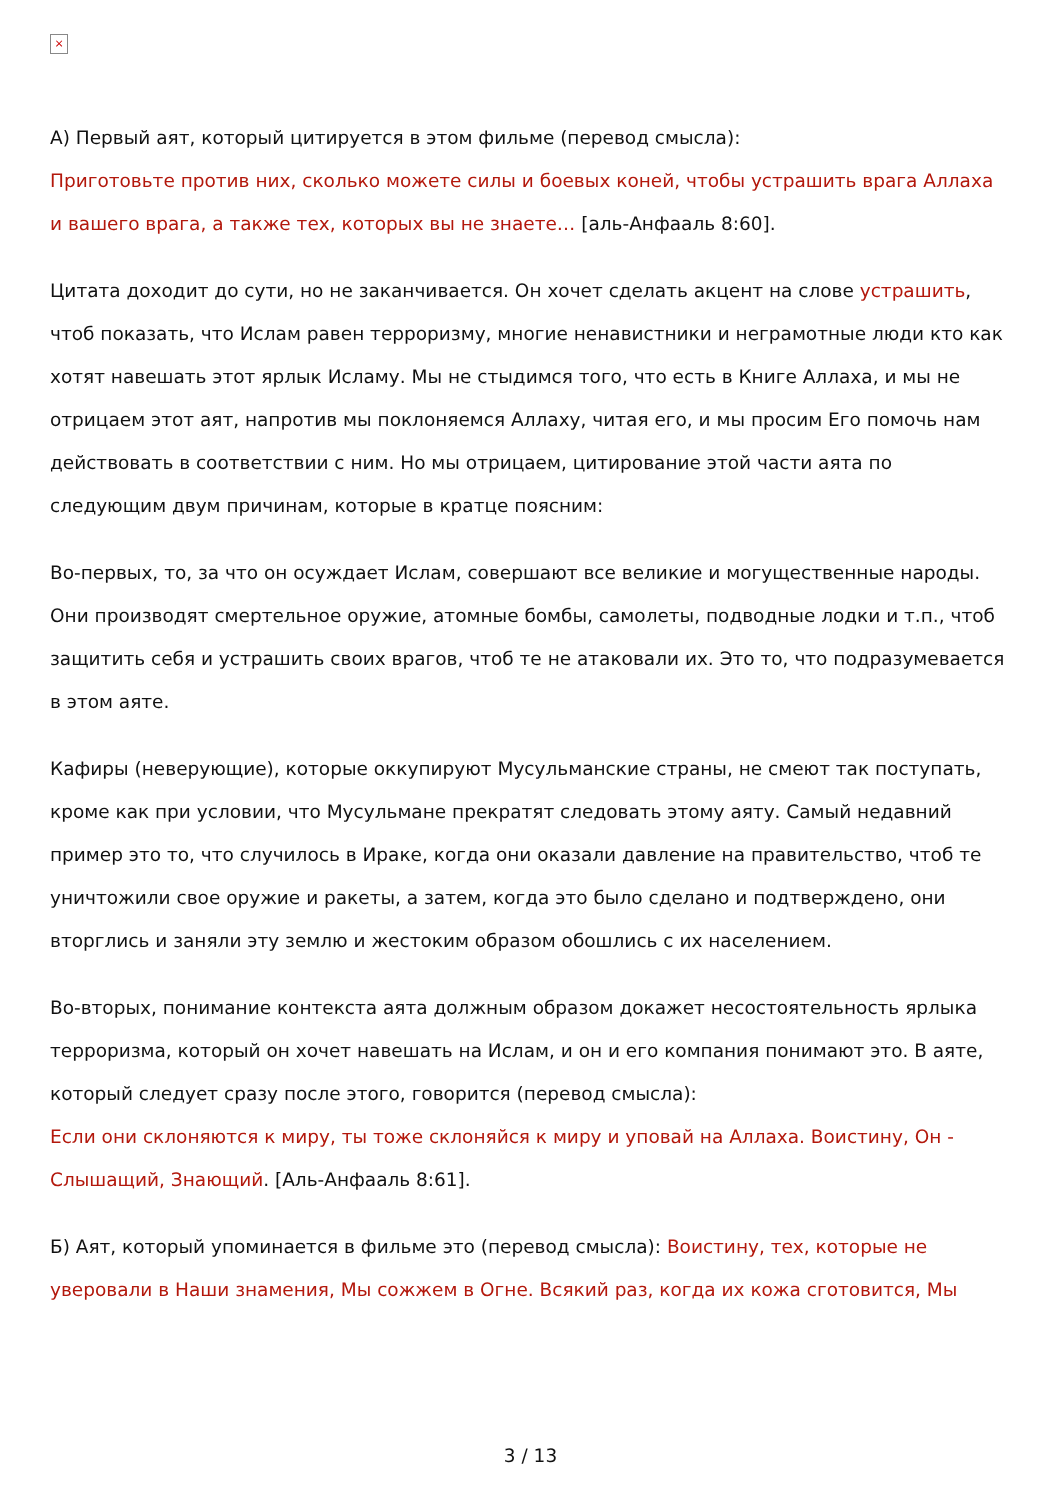×
А) Первый аят, который цитируется в этом фильме (перевод смысла):
Приготовьте против них, сколько можете силы и боевых коней, чтобы устрашить врага Аллаха и вашего врага, а также тех, которых вы не знаете… [аль-Анфааль 8:60].
Цитата доходит до сути, но не заканчивается. Он хочет сделать акцент на слове устрашить, чтоб показать, что Ислам равен терроризму, многие ненавистники и неграмотные люди кто как хотят навешать этот ярлык Исламу. Мы не стыдимся того, что есть в Книге Аллаха, и мы не отрицаем этот аят, напротив мы поклоняемся Аллаху, читая его, и мы просим Его помочь нам действовать в соответствии с ним. Но мы отрицаем, цитирование этой части аята по следующим двум причинам, которые в кратце поясним:
Во-первых, то, за что он осуждает Ислам, совершают все великие и могущественные народы. Они производят смертельное оружие, атомные бомбы, самолеты, подводные лодки и т.п., чтоб защитить себя и устрашить своих врагов, чтоб те не атаковали их. Это то, что подразумевается в этом аяте.
Кафиры (неверующие), которые оккупируют Мусульманские страны, не смеют так поступать, кроме как при условии, что Мусульмане прекратят следовать этому аяту. Самый недавний пример это то, что случилось в Ираке, когда они оказали давление на правительство, чтоб те уничтожили свое оружие и ракеты, а затем, когда это было сделано и подтверждено, они вторглись и заняли эту землю и жестоким образом обошлись с их населением.
Во-вторых, понимание контекста аята должным образом докажет несостоятельность ярлыка терроризма, который он хочет навешать на Ислам, и он и его компания понимают это. В аяте, который следует сразу после этого, говорится (перевод смысла):
Если они склоняются к миру, ты тоже склоняйся к миру и уповай на Аллаха. Воистину, Он - Слышащий, Знающий. [Аль-Анфааль 8:61].
Б) Аят, который упоминается в фильме это (перевод смысла): Воистину, тех, которые не уверовали в Наши знамения, Мы сожжем в Огне. Всякий раз, когда их кожа сготовится, Мы
3 / 13